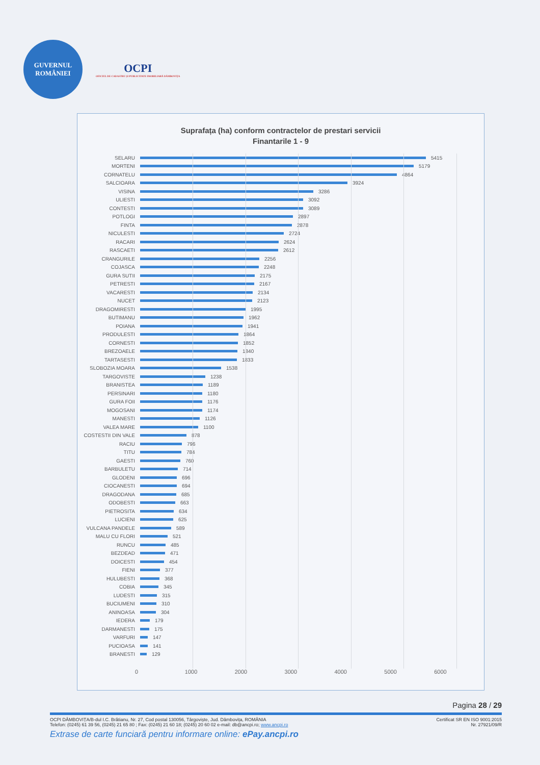GUVERNUL
ROMÂNIEI
OCPI
OFICIUL DE CADASTRU ȘI PUBLICITATE IMOBILIARĂ DÂMBOVIȚA
Suprafața (ha) conform contractelor de prestari servicii
Finantarile 1 - 9
SELARU 5415
MORTENI 5179
CORNATELU 4864
SALCIOARA 3924
VISINA 3286
ULIESTI 3092
CONTESTI 3089
POTLOGI 2897
FINTA 2878
NICULESTI 2724
RACARI 2624
RASCAETI 2612
CRANGURILE 2256
COJASCA 2248
GURA SUTII 2175
PETRESTI 2167
VACARESTI 2134
NUCET 2123
DRAGOMIRESTI 1995
BUTIMANU 1962
POIANA 1941
PRODULESTI 1864
CORNESTI 1852
BREZOAELE 1840
TARTASESTI 1833
SLOBOZIA MOARA 1538
TARGOVISTE 1238
BRANISTEA 1189
PERSINARI 1180
GURA FOII 1176
MOGOSANI 1174
MANESTI 1126
VALEA MARE 1100
COSTESTII DIN VALE 878
RACIU 796
TITU 784
GAESTI 760
BARBULETU 714
GLODENI 696
CIOCANESTI 694
DRAGODANA 685
ODOBESTI 663
PIETROSITA 634
LUCIENI 625
VULCANA PANDELE 589
MALU CU FLORI 521
RUNCU 485
BEZDEAD 471
DOICESTI 454
FIENI 377
HULUBESTI 368
COBIA 345
LUDESTI 315
BUCIUMENI 310
ANINOASA 304
IEDERA 179
DARMANESTI 175
VARFURI 147
PUCIOASA 141
BRANESTI 129
0 1000 2000 3000 4000 5000 6000
Pagina 28 / 29
OCPI DÂMBOVIȚA/B-dul I.C. Brătianu, Nr. 27, Cod postal 130056, Târgoviște, Jud. Dâmbovița, ROMÂNIA Certificat SR EN ISO 9001:2015
Telefon: (0245) 61 39 56, (0245) 21 65 80 ; Fax: (0245) 21 60 18; (0245) 20 60 02 e-mail: db@ancpi.ro; www.ancpi.ro Nr. 27921/09/R
Extrase de carte funciară pentru informare online: ePay.ancpi.ro